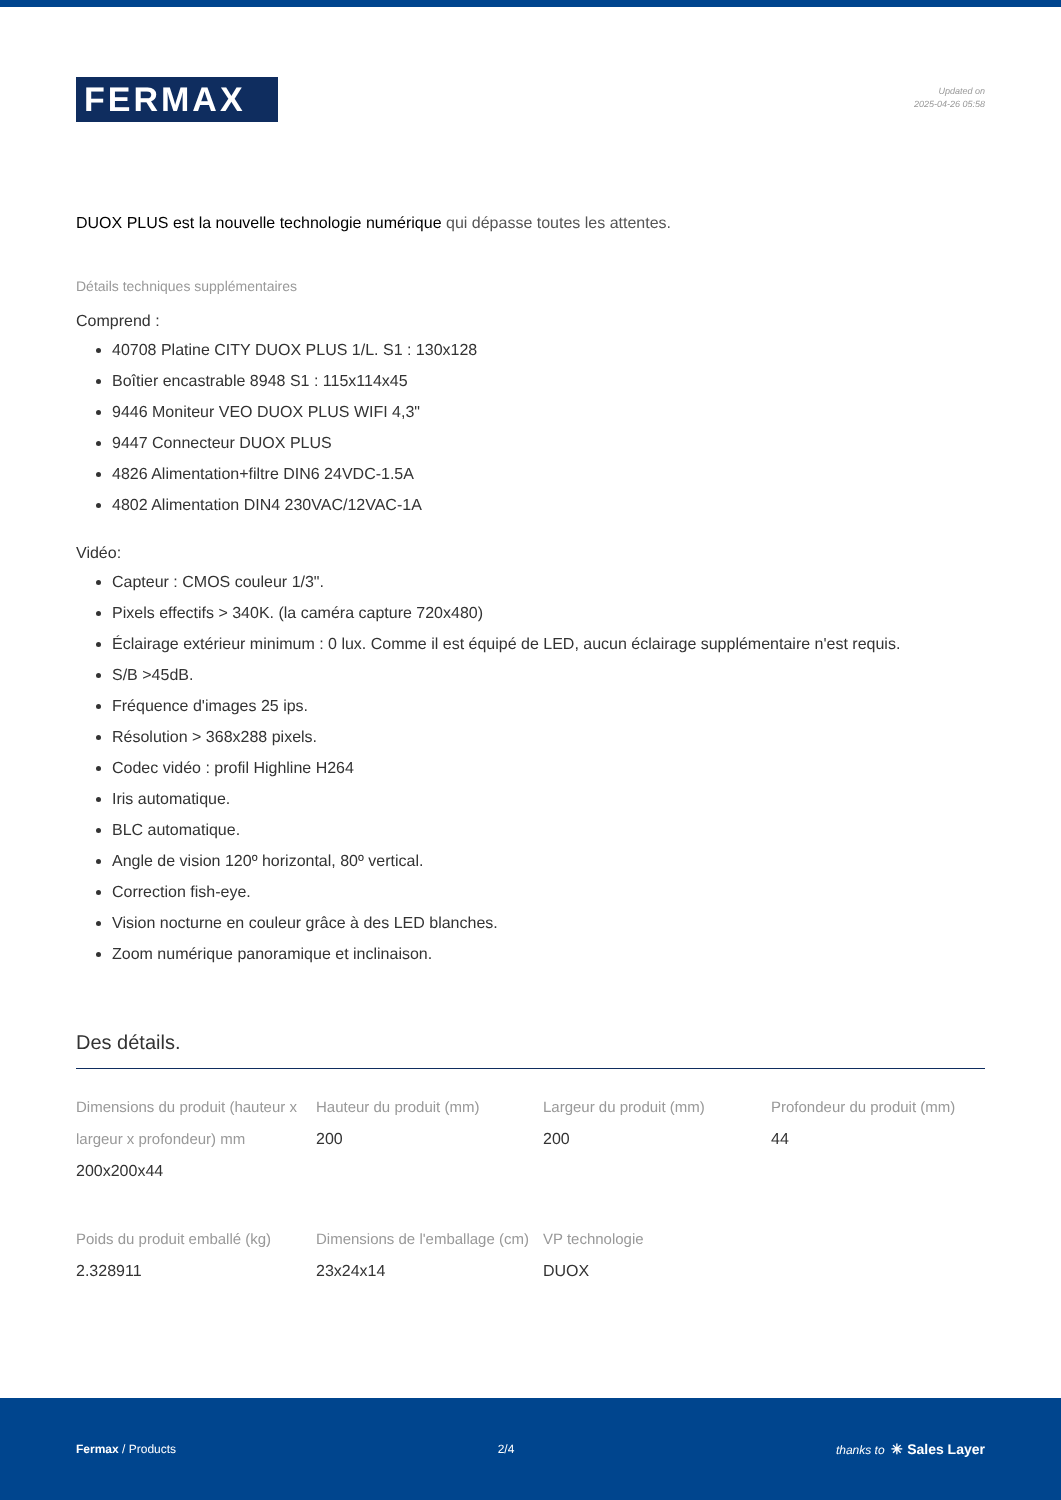FERMAX
Updated on
2025-04-26 05:58
DUOX PLUS est la nouvelle technologie numérique qui dépasse toutes les attentes.
Détails techniques supplémentaires
Comprend :
40708 Platine CITY DUOX PLUS 1/L. S1 : 130x128
Boîtier encastrable 8948 S1 : 115x114x45
9446 Moniteur VEO DUOX PLUS WIFI 4,3"
9447 Connecteur DUOX PLUS
4826 Alimentation+filtre DIN6 24VDC-1.5A
4802 Alimentation DIN4 230VAC/12VAC-1A
Vidéo:
Capteur : CMOS couleur 1/3".
Pixels effectifs > 340K. (la caméra capture 720x480)
Éclairage extérieur minimum : 0 lux. Comme il est équipé de LED, aucun éclairage supplémentaire n'est requis.
S/B >45dB.
Fréquence d'images 25 ips.
Résolution > 368x288 pixels.
Codec vidéo : profil Highline H264
Iris automatique.
BLC automatique.
Angle de vision 120º horizontal, 80º vertical.
Correction fish-eye.
Vision nocturne en couleur grâce à des LED blanches.
Zoom numérique panoramique et inclinaison.
Des détails.
Dimensions du produit (hauteur x largeur x profondeur) mm
200x200x44
Hauteur du produit (mm)
200
Largeur du produit (mm)
200
Profondeur du produit (mm)
44
Poids du produit emballé (kg)
2.328911
Dimensions de l'emballage (cm)
23x24x14
VP technologie
DUOX
Fermax / Products 2/4 thanks to ✳ Sales Layer